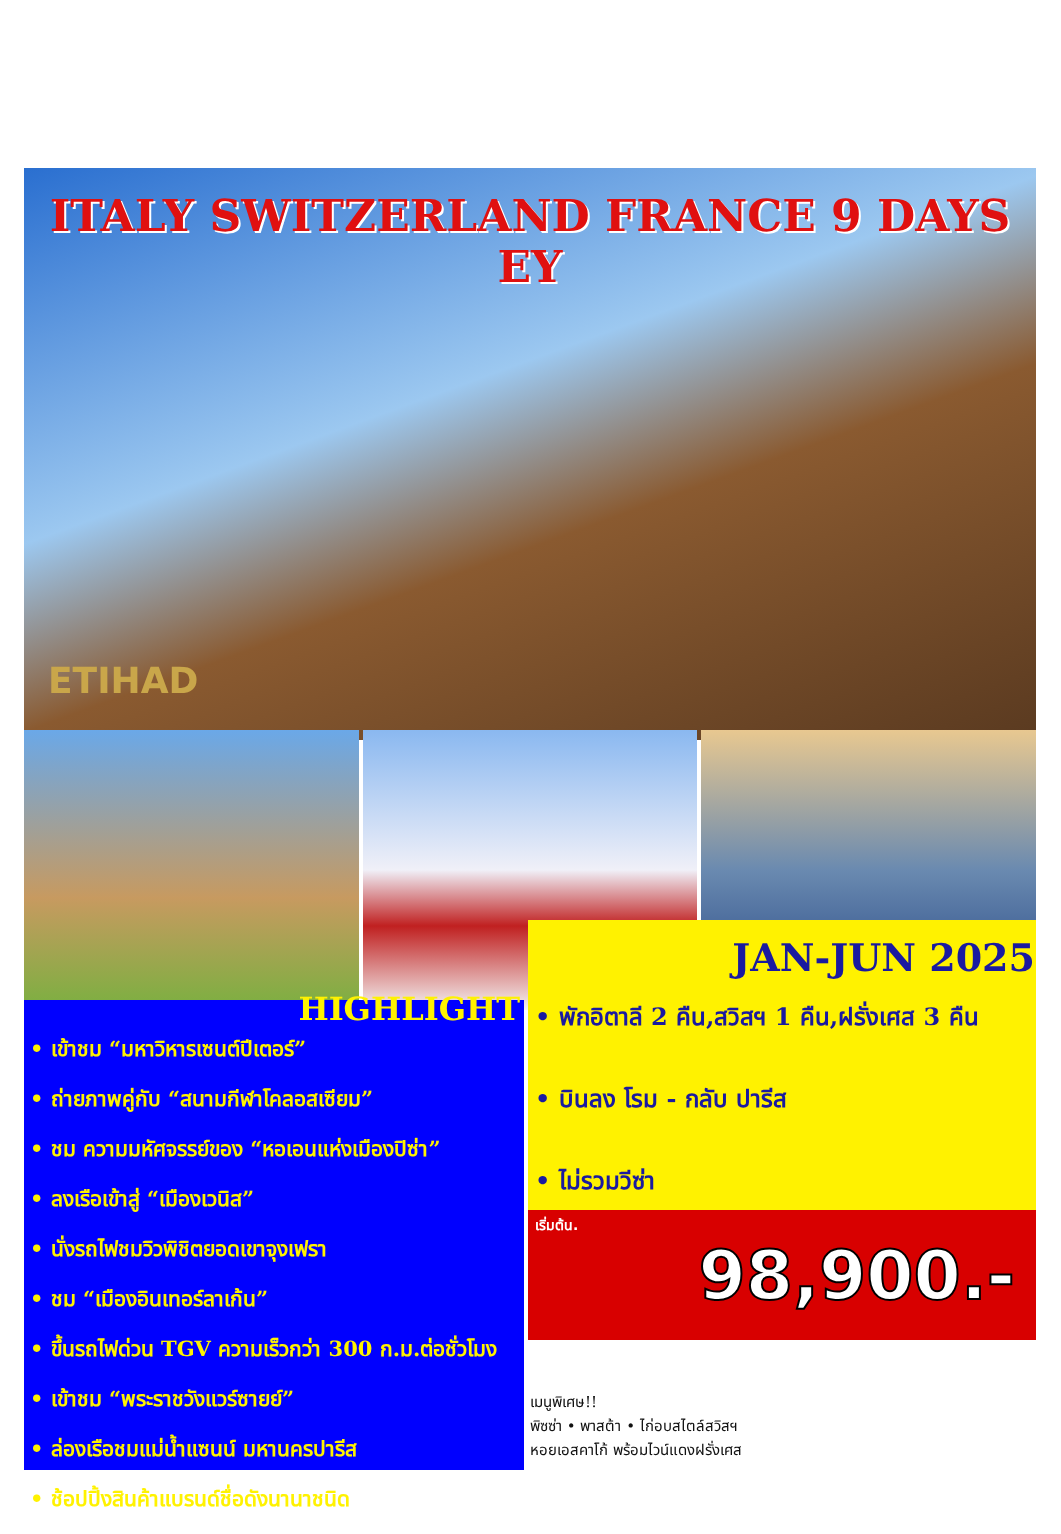ITALY SWITZERLAND FRANCE 9 DAYS EY
ETIHAD
JAN-JUN 2025
• พักอิตาลี 2 คืน,สวิสฯ 1 คืน,ฝรั่งเศส 3 คืน
• บินลง โรม - กลับ ปารีส
• ไม่รวมวีซ่า
HIGHLIGHT
• เข้าชม “มหาวิหารเซนต์ปีเตอร์”
• ถ่ายภาพคู่กับ “สนามกีฬาโคลอสเซียม”
• ชม ความมหัศจรรย์ของ “หอเอนแห่งเมืองปิซ่า”
• ลงเรือเข้าสู่ “เมืองเวนิส”
• นั่งรถไฟชมวิวพิชิตยอดเขาจุงเฟรา
• ชม “เมืองอินเทอร์ลาเก้น”
• ขึ้นรถไฟด่วน TGV ความเร็วกว่า 300 ก.ม.ต่อชั่วโมง
• เข้าชม “พระราชวังแวร์ซายย์”
• ล่องเรือชมแม่น้ำแซนน์ มหานครปารีส
• ช้อปปิ้งสินค้าแบรนด์ชื่อดังนานาชนิด
เริ่มต้น.
98,900.-
เมนูพิเศษ!!
พิซซ่า • พาสต้า • ไก่อบสไตล์สวิสฯ
หอยเอสคาโก้ พร้อมไวน์แดงฝรั่งเศส